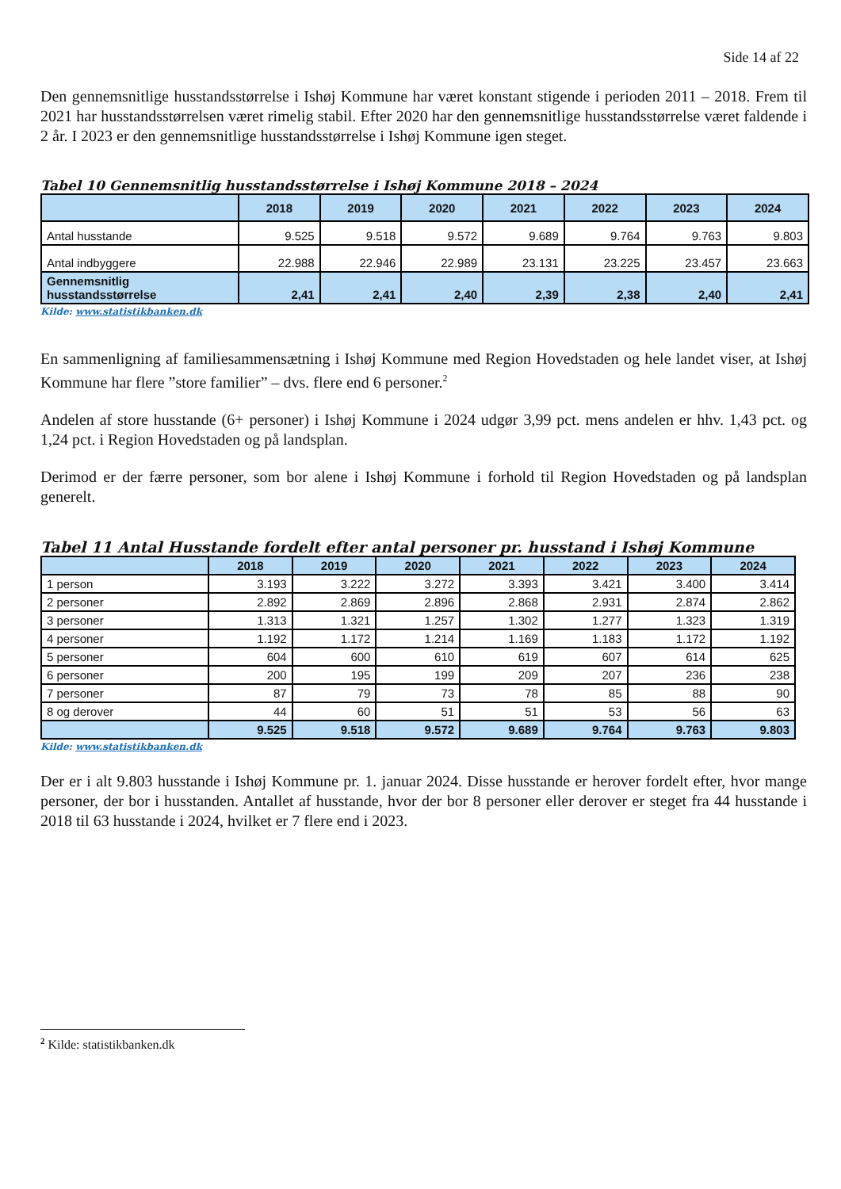Side 14 af 22
Den gennemsnitlige husstandsstørrelse i Ishøj Kommune har været konstant stigende i perioden 2011 – 2018. Frem til 2021 har husstandsstørrelsen været rimelig stabil. Efter 2020 har den gennemsnitlige husstandsstørrelse været faldende i 2 år. I 2023 er den gennemsnitlige husstandsstørrelse i Ishøj Kommune igen steget.
Tabel 10 Gennemsnitlig husstandsstørrelse i Ishøj Kommune 2018 – 2024
| | 2018 | 2019 | 2020 | 2021 | 2022 | 2023 | 2024 |
| --- | --- | --- | --- | --- | --- | --- | --- |
| Antal husstande | 9.525 | 9.518 | 9.572 | 9.689 | 9.764 | 9.763 | 9.803 |
| Antal indbyggere | 22.988 | 22.946 | 22.989 | 23.131 | 23.225 | 23.457 | 23.663 |
| Gennemsnitlig husstandsstørrelse | 2,41 | 2,41 | 2,40 | 2,39 | 2,38 | 2,40 | 2,41 |
Kilde: www.statistikbanken.dk
En sammenligning af familiesammensætning i Ishøj Kommune med Region Hovedstaden og hele landet viser, at Ishøj Kommune har flere ”store familier” – dvs. flere end 6 personer.<sup>2</sup>
Andelen af store husstande (6+ personer) i Ishøj Kommune i 2024 udgør 3,99 pct. mens andelen er hhv. 1,43 pct. og 1,24 pct. i Region Hovedstaden og på landsplan.
Derimod er der færre personer, som bor alene i Ishøj Kommune i forhold til Region Hovedstaden og på landsplan generelt.
Tabel 11 Antal Husstande fordelt efter antal personer pr. husstand i Ishøj Kommune
| | 2018 | 2019 | 2020 | 2021 | 2022 | 2023 | 2024 |
| --- | --- | --- | --- | --- | --- | --- | --- |
| 1 person | 3.193 | 3.222 | 3.272 | 3.393 | 3.421 | 3.400 | 3.414 |
| 2 personer | 2.892 | 2.869 | 2.896 | 2.868 | 2.931 | 2.874 | 2.862 |
| 3 personer | 1.313 | 1.321 | 1.257 | 1.302 | 1.277 | 1.323 | 1.319 |
| 4 personer | 1.192 | 1.172 | 1.214 | 1.169 | 1.183 | 1.172 | 1.192 |
| 5 personer | 604 | 600 | 610 | 619 | 607 | 614 | 625 |
| 6 personer | 200 | 195 | 199 | 209 | 207 | 236 | 238 |
| 7 personer | 87 | 79 | 73 | 78 | 85 | 88 | 90 |
| 8 og derover | 44 | 60 | 51 | 51 | 53 | 56 | 63 |
| | 9.525 | 9.518 | 9.572 | 9.689 | 9.764 | 9.763 | 9.803 |
Kilde: www.statistikbanken.dk
Der er i alt 9.803 husstande i Ishøj Kommune pr. 1. januar 2024. Disse husstande er herover fordelt efter, hvor mange personer, der bor i husstanden. Antallet af husstande, hvor der bor 8 personer eller derover er steget fra 44 husstande i 2018 til 63 husstande i 2024, hvilket er 7 flere end i 2023.
<sup>2</sup> Kilde: statistikbanken.dk